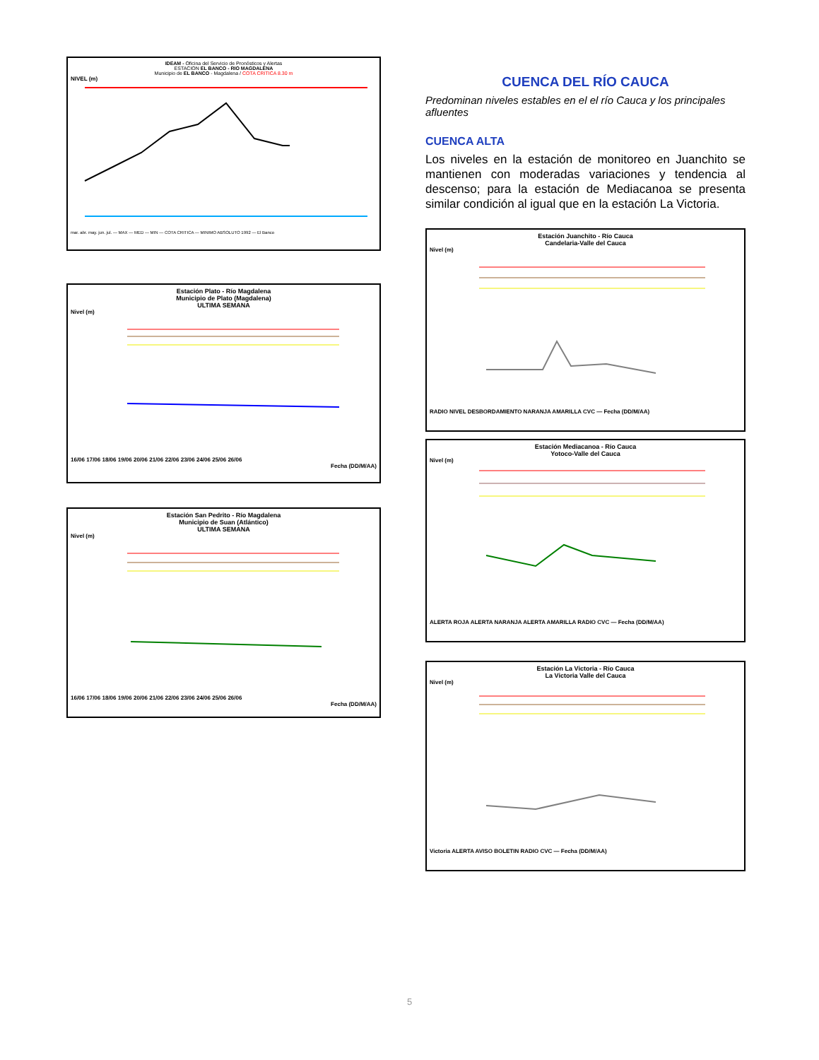IDEAM - Oficina del Servicio de Pronósticos y Alertas
ESTACION EL BANCO - RIO MAGDALENA
Municipio de EL BANCO - Magdalena / COTA CRITICA 8.30 m
NIVEL (m)
mar. abr. may. jun. jul. — MAX — MED — MIN — COTA CRITICA — MINIMO ABSOLUTO 1992 — El Banco
Estación Plato - Río Magdalena
Municipio de Plato (Magdalena)
ULTIMA SEMANA
Nivel (m)
16/06 17/06 18/06 19/06 20/06 21/06 22/06 23/06 24/06 25/06 26/06
Fecha (DD/M/AA)
Estación San Pedrito - Río Magdalena
Municipio de Suan (Atlántico)
ULTIMA SEMANA
Nivel (m)
16/06 17/06 18/06 19/06 20/06 21/06 22/06 23/06 24/06 25/06 26/06
Fecha (DD/M/AA)
CUENCA DEL RÍO CAUCA
Predominan niveles estables en el el río Cauca y los principales afluentes
CUENCA ALTA
Los niveles en la estación de monitoreo en Juanchito se mantienen con moderadas variaciones y tendencia al descenso; para la estación de Mediacanoa se presenta similar condición al igual que en la estación La Victoria.
Estación Juanchito - Río Cauca
Candelaria-Valle del Cauca
Nivel (m)
RADIO NIVEL DESBORDAMIENTO NARANJA AMARILLA CVC — Fecha (DD/M/AA)
Estación Mediacanoa - Río Cauca
Yotoco-Valle del Cauca
Nivel (m)
ALERTA ROJA ALERTA NARANJA ALERTA AMARILLA RADIO CVC — Fecha (DD/M/AA)
Estación La Victoria - Río Cauca
La Victoria Valle del Cauca
Nivel (m)
Victoria ALERTA AVISO BOLETIN RADIO CVC — Fecha (DD/M/AA)
5